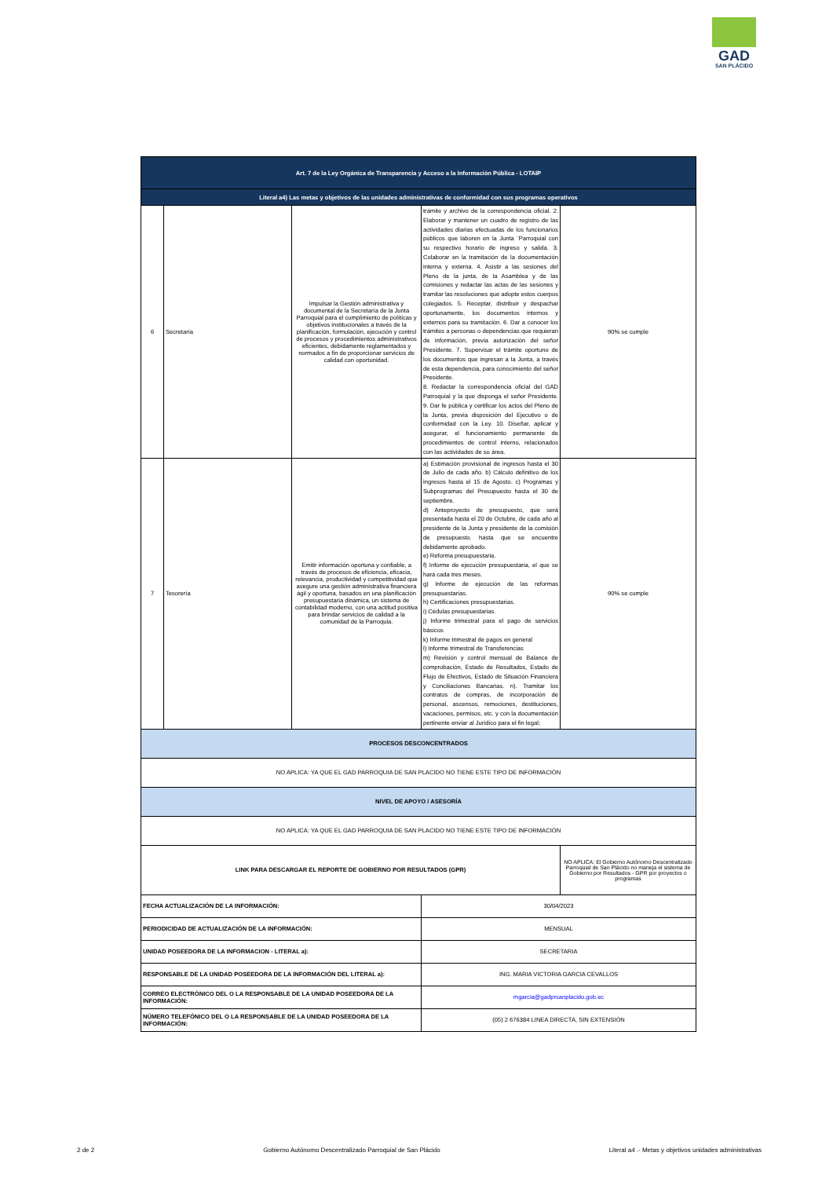GAD
SAN PLÁCIDO
| Art. 7 de la Ley Orgánica de Transparencia y Acceso a la Información Pública - LOTAIP | | | | |
| --- | --- | --- | --- | --- |
| Literal a4) Las metas y objetivos de las unidades administrativas de conformidad con sus programas operativos | | | | |
| 6 | Secretaría | Impulsar la Gestión administrativa y documental de la Secretaría de la Junta Parroquial para el cumplimiento de políticas y objetivos institucionales a través de la planificación, formulación, ejecución y control de procesos y procedimientos administrativos eficientes, debidamente reglamentados y normados a fin de proporcionar servicios de calidad con oportunidad. | trámite y archivo de la correspondencia oficial. 2. Elaborar y mantener un cuadro de registro de las actividades diarias efectuadas de los funcionarios públicos que laboren en la Junta ¨Parroquial con su respectivo horario de ingreso y salida. 3. Colaborar en la tramitación de la documentación interna y externa. 4. Asistir a las sesiones del Pleno de la junta, de la Asamblea y de las comisiones y redactar las actas de las sesiones y tramitar las resoluciones que adopte estos cuerpos colegiados. 5. Receptar, distribuir y despachar oportunamente, los documentos internos y externos para su tramitación. 6. Dar a conocer los trámites a personas o dependencias que requieran de información, previa autorización del señor Presidente. 7. Supervisar el trámite oportuno de los documentos que ingresan a la Junta, a través de esta dependencia, para conocimiento del señor Presidente. 8. Redactar la correspondencia oficial del GAD Parroquial y la que disponga el señor Presidente. 9. Dar fe pública y certificar los actos del Pleno de la Junta, previa disposición del Ejecutivo o de conformidad con la Ley. 10. Diseñar, aplicar y asegurar, el funcionamiento permanente de procedimientos de control interno, relacionados con las actividades de su área. | 90% se cumple |
| 7 | Tesorería | Emitir información oportuna y confiable, a través de procesos de eficiencia, eficacia, relevancia, productividad y competitividad que asegure una gestión administrativa financiera ágil y oportuna, basados en una planificación presupuestaria dinámica, un sistema de contabilidad moderno, con una actitud positiva para brindar servicios de calidad a la comunidad de la Parroquia. | a) Estimación provisional de ingresos hasta el 30 de Julio de cada año. b) Cálculo definitivo de los ingresos hasta el 15 de Agosto. c) Programas y Subprogramas del Presupuesto hasta el 30 de septiembre. d) Anteproyecto de presupuesto, que será presentada hasta el 20 de Octubre, de cada año al presidente de la Junta y presidente de la comisión de presupuesto. hasta que se encuentre debidamente aprobado. e) Reforma presupuestaria. f) Informe de ejecución presupuestaria, el que se hará cada tres meses. g) Informe de ejecución de las reformas presupuestarias. h) Certificaciones presupuestarias. i) Cédulas presupuestarias. j) Informe trimestral para el pago de servicios básicos k) Informe trimestral de pagos en general l) Informe trimestral de Transferencias m) Revisión y control mensual de Balance de comprobación, Estado de Resultados, Estado de Flujo de Efectivos, Estado de Situación Financiera y Conciliaciones Bancarias. n). Tramitar los contratos de compras, de incorporación de personal, ascensos, remociones, destituciones, vacaciones, permisos, etc. y con la documentación pertinente enviar al Jurídico para el fin legal; | 90% se cumple |
| PROCESOS DESCONCENTRADOS | | | | |
| NO APLICA: YA QUE EL GAD PARROQUIA DE SAN PLACIDO NO TIENE ESTE TIPO DE INFORMACIÓN | | | | |
| NIVEL DE APOYO / ASESORÍA | | | | |
| NO APLICA: YA QUE EL GAD PARROQUIA DE SAN PLACIDO NO TIENE ESTE TIPO DE INFORMACIÓN | | | | |
| LINK PARA DESCARGAR EL REPORTE DE GOBIERNO POR RESULTADOS (GPR) | | | | NO APLICA: El Gobierno Autónomo Descentralizado Parroquial de San Plácido no maneja el sistema de Gobierno por Resultados - GPR por proyectos o programas |
| FECHA ACTUALIZACIÓN DE LA INFORMACIÓN: | | | 30/04/2023 | |
| PERIODICIDAD DE ACTUALIZACIÓN DE LA INFORMACIÓN: | | | MENSUAL | |
| UNIDAD POSEEDORA DE LA INFORMACION - LITERAL a): | | | SECRETARIA | |
| RESPONSABLE DE LA UNIDAD POSEEDORA DE LA INFORMACIÓN DEL LITERAL a): | | | ING. MARIA VICTORIA GARCIA CEVALLOS | |
| CORREO ELECTRÓNICO DEL O LA RESPONSABLE DE LA UNIDAD POSEEDORA DE LA INFORMACIÓN: | | | mgarcia@gadprsanplacido.gob.ec | |
| NÚMERO TELEFÓNICO DEL O LA RESPONSABLE DE LA UNIDAD POSEEDORA DE LA INFORMACIÓN: | | | (05) 2 676384 LINEA DIRECTA, SIN EXTENSIÓN | |
2 de 2 Gobierno Autónomo Descentralizado Parroquial de San Plácido Literal a4 .- Metas y objetivos unidades administrativas